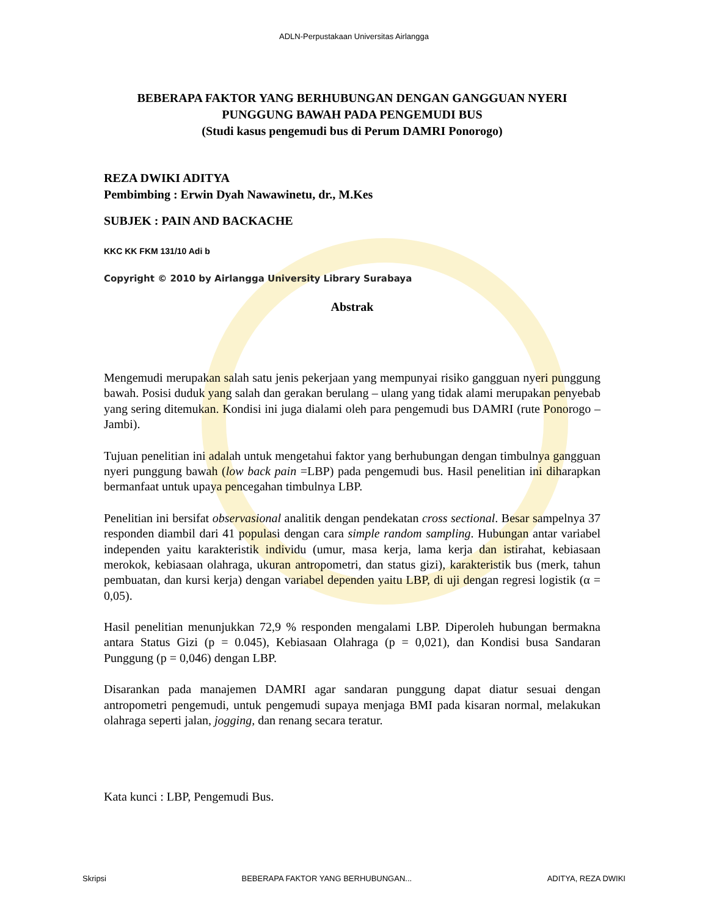ADLN-Perpustakaan Universitas Airlangga
BEBERAPA FAKTOR YANG BERHUBUNGAN DENGAN GANGGUAN NYERI PUNGGUNG BAWAH PADA PENGEMUDI BUS
(Studi kasus pengemudi bus di Perum DAMRI Ponorogo)
REZA DWIKI ADITYA
Pembimbing : Erwin Dyah Nawawinetu, dr., M.Kes
SUBJEK : PAIN AND BACKACHE
KKC KK FKM 131/10 Adi b
Copyright © 2010 by Airlangga University Library Surabaya
Abstrak
Mengemudi merupakan salah satu jenis pekerjaan yang mempunyai risiko gangguan nyeri punggung bawah. Posisi duduk yang salah dan gerakan berulang – ulang yang tidak alami merupakan penyebab yang sering ditemukan. Kondisi ini juga dialami oleh para pengemudi bus DAMRI (rute Ponorogo – Jambi).
Tujuan penelitian ini adalah untuk mengetahui faktor yang berhubungan dengan timbulnya gangguan nyeri punggung bawah (low back pain =LBP) pada pengemudi bus. Hasil penelitian ini diharapkan bermanfaat untuk upaya pencegahan timbulnya LBP.
Penelitian ini bersifat observasional analitik dengan pendekatan cross sectional. Besar sampelnya 37 responden diambil dari 41 populasi dengan cara simple random sampling. Hubungan antar variabel independen yaitu karakteristik individu (umur, masa kerja, lama kerja dan istirahat, kebiasaan merokok, kebiasaan olahraga, ukuran antropometri, dan status gizi), karakteristik bus (merk, tahun pembuatan, dan kursi kerja) dengan variabel dependen yaitu LBP, di uji dengan regresi logistik (α = 0,05).
Hasil penelitian menunjukkan 72,9 % responden mengalami LBP. Diperoleh hubungan bermakna antara Status Gizi (p = 0.045), Kebiasaan Olahraga (p = 0,021), dan Kondisi busa Sandaran Punggung (p = 0,046) dengan LBP.
Disarankan pada manajemen DAMRI agar sandaran punggung dapat diatur sesuai dengan antropometri pengemudi, untuk pengemudi supaya menjaga BMI pada kisaran normal, melakukan olahraga seperti jalan, jogging, dan renang secara teratur.
Kata kunci : LBP, Pengemudi Bus.
Skripsi BEBERAPA FAKTOR YANG BERHUBUNGAN... ADITYA, REZA DWIKI